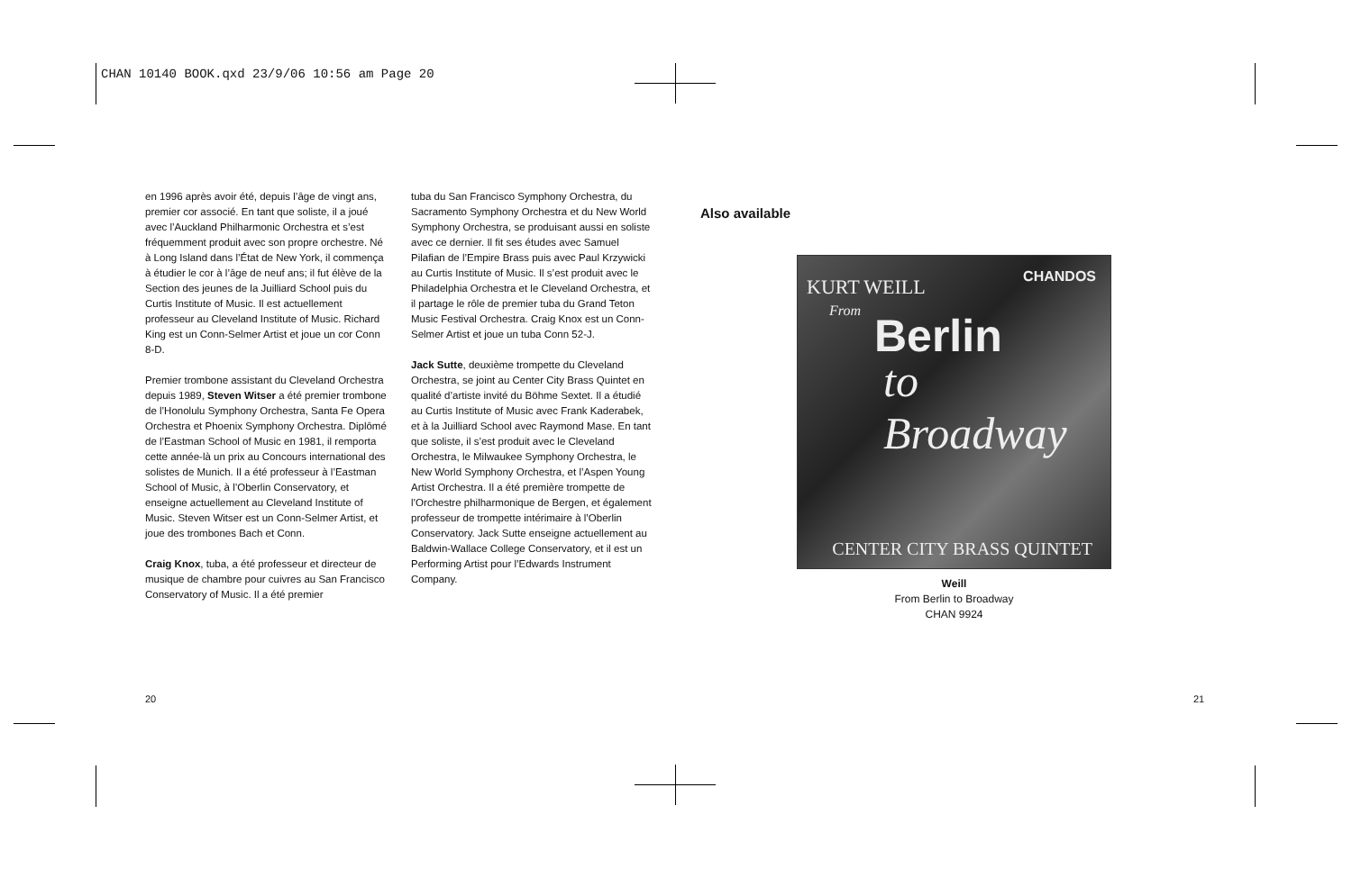CHAN 10140 BOOK.qxd 23/9/06 10:56 am Page 20
en 1996 après avoir été, depuis l’âge de vingt ans, premier cor associé. En tant que soliste, il a joué avec l’Auckland Philharmonic Orchestra et s’est fréquemment produit avec son propre orchestre. Né à Long Island dans l’État de New York, il commença à étudier le cor à l’âge de neuf ans; il fut élève de la Section des jeunes de la Juilliard School puis du Curtis Institute of Music. Il est actuellement professeur au Cleveland Institute of Music. Richard King est un Conn-Selmer Artist et joue un cor Conn 8-D.
Premier trombone assistant du Cleveland Orchestra depuis 1989, Steven Witser a été premier trombone de l’Honolulu Symphony Orchestra, Santa Fe Opera Orchestra et Phoenix Symphony Orchestra. Diplômé de l’Eastman School of Music en 1981, il remporta cette année-là un prix au Concours international des solistes de Munich. Il a été professeur à l’Eastman School of Music, à l’Oberlin Conservatory, et enseigne actuellement au Cleveland Institute of Music. Steven Witser est un Conn-Selmer Artist, et joue des trombones Bach et Conn.
Craig Knox, tuba, a été professeur et directeur de musique de chambre pour cuivres au San Francisco Conservatory of Music. Il a été premier
tuba du San Francisco Symphony Orchestra, du Sacramento Symphony Orchestra et du New World Symphony Orchestra, se produisant aussi en soliste avec ce dernier. Il fit ses études avec Samuel Pilafian de l’Empire Brass puis avec Paul Krzywicki au Curtis Institute of Music. Il s’est produit avec le Philadelphia Orchestra et le Cleveland Orchestra, et il partage le rôle de premier tuba du Grand Teton Music Festival Orchestra. Craig Knox est un Conn-Selmer Artist et joue un tuba Conn 52-J.
Jack Sutte, deuxième trompette du Cleveland Orchestra, se joint au Center City Brass Quintet en qualité d’artiste invité du Böhme Sextet. Il a étudié au Curtis Institute of Music avec Frank Kaderabek, et à la Juilliard School avec Raymond Mase. En tant que soliste, il s’est produit avec le Cleveland Orchestra, le Milwaukee Symphony Orchestra, le New World Symphony Orchestra, et l’Aspen Young Artist Orchestra. Il a été première trompette de l’Orchestre philharmonique de Bergen, et également professeur de trompette intérimaire à l’Oberlin Conservatory. Jack Sutte enseigne actuellement au Baldwin-Wallace College Conservatory, et il est un Performing Artist pour l’Edwards Instrument Company.
Also available
KURT WEILL CHANDOS
From Berlin
to Broadway
CENTER CITY BRASS QUINTET
Weill
From Berlin to Broadway
CHAN 9924
20 21